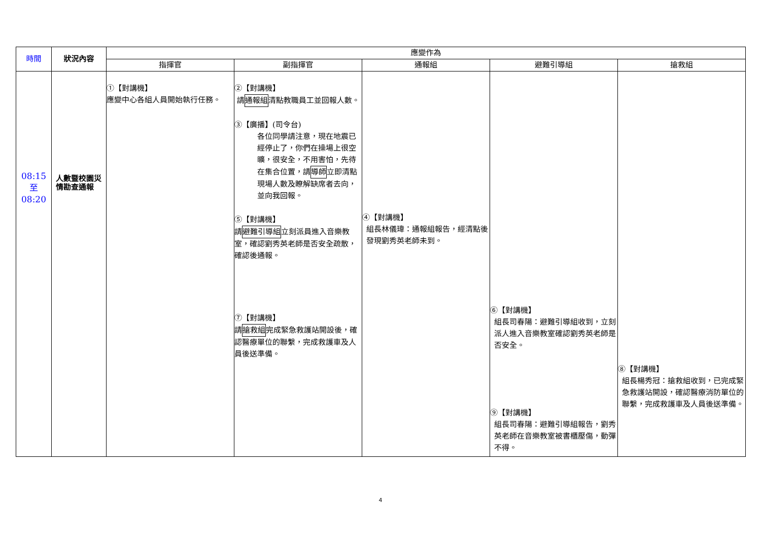| 時間 | 狀況內容 | 應變作為 | | | | |
| --- | --- | --- | --- | --- | --- | --- |
| | | 指揮官 | 副指揮官 | 通報組 | 避難引導組 | 搶救組 |
| 08:15 至 08:20 | 人數暨校園災情勘查通報 | ①【對講機】 應變中心各組人員開始執行任務。 | ②【對講機】 請 通報組 清點教職員工並回報人數。 ③【廣播】(司令台) 各位同學請注意，現在地震已經停止了，你們在操場上很空曠，很安全，不用害怕，先待在集合位置，請 導師 立即清點現場人數及瞭解缺席者去向，並向我回報。 ⑤【對講機】 請 避難引導組 立刻派員進入音樂教室，確認劉秀英老師是否安全疏散，確認後通報。 ⑦【對講機】 請 搶救組 完成緊急救護站開設後，確認醫療單位的聯繫，完成救護車及人員後送準備。 | ④【對講機】 組長林儀瑋：通報組報告，經清點後發現劉秀英老師未到。 | ⑥【對講機】 組長司春陽：避難引導組收到，立刻派人進入音樂教室確認劉秀英老師是否安全。 ⑨【對講機】 組長司春陽：避難引導組報告，劉秀英老師在音樂教室被書櫃壓傷，動彈不得。 | ⑧【對講機】 組長楊秀冠：搶救組收到，已完成緊急救護站開設，確認醫療消防單位的聯繫，完成救護車及人員後送準備。 |
4